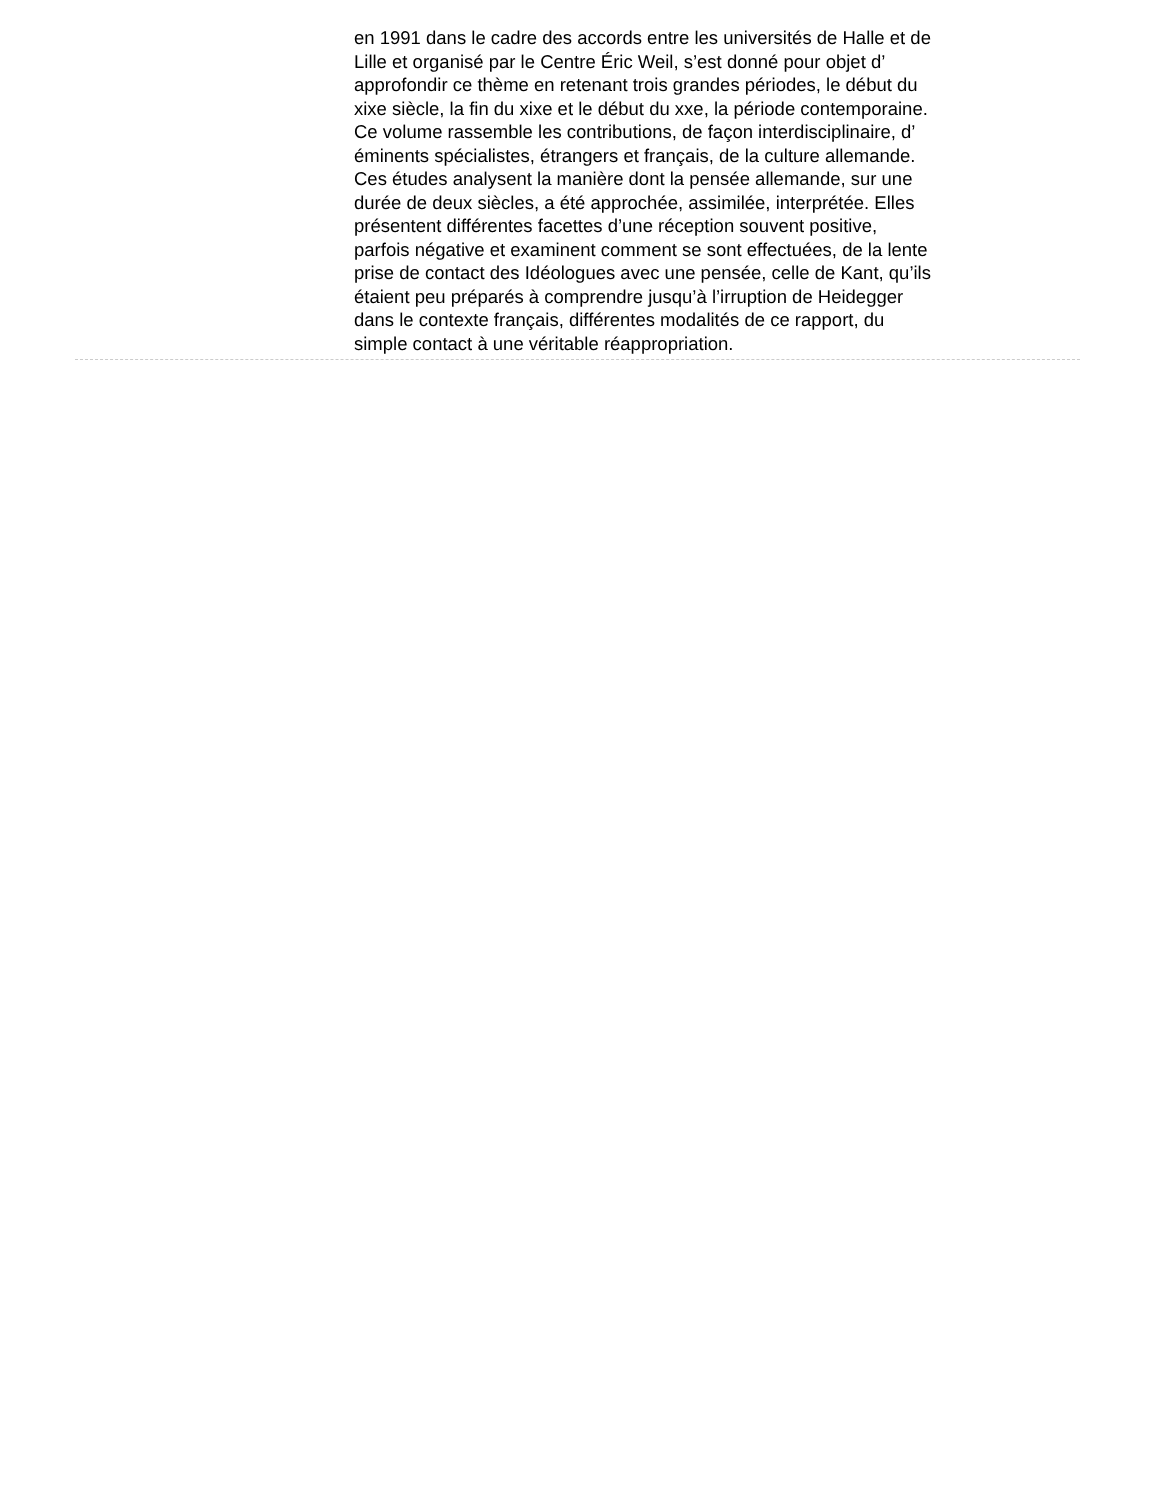en 1991 dans le cadre des accords entre les universités de Halle et de
Lille et organisé par le Centre Éric Weil, s’est donné pour objet d’
approfondir ce thème en retenant trois grandes périodes, le début du
xixe siècle, la fin du xixe et le début du xxe, la période contemporaine.
Ce volume rassemble les contributions, de façon interdisciplinaire, d’
éminents spécialistes, étrangers et français, de la culture allemande.
Ces études analysent la manière dont la pensée allemande, sur une
durée de deux siècles, a été approchée, assimilée, interprétée. Elles
présentent différentes facettes d’une réception souvent positive,
parfois négative et examinent comment se sont effectuées, de la lente
prise de contact des Idéologues avec une pensée, celle de Kant, qu’ils
étaient peu préparés à comprendre jusqu’à l’irruption de Heidegger
dans le contexte français, différentes modalités de ce rapport, du
simple contact à une véritable réappropriation.